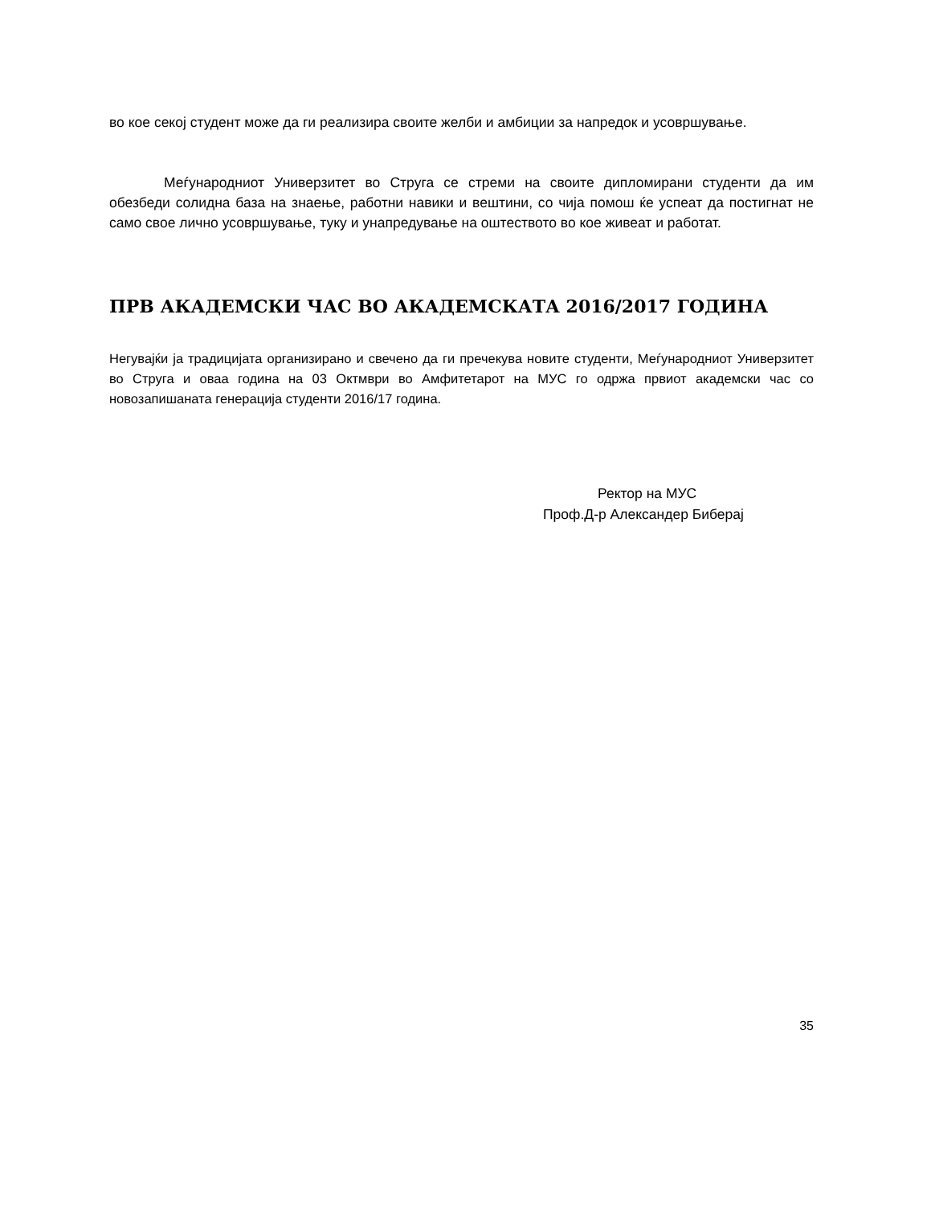во кое секој студент може да ги реализира своите желби и амбиции за напредок и усовршување.
Меѓународниот Универзитет во Струга се стреми на своите дипломирани студенти да им обезбеди солидна база на знаење, работни навики и вештини, со чија помош ќе успеат да постигнат не само свое лично усовршување, туку и унапредување на оштеството во кое живеат и работат.
ПРВ АКАДЕМСКИ ЧАС ВО АКАДЕМСКАТА 2016/2017 ГОДИНА
Негувајќи ја традицијата организирано и свечено да ги пречекува новите студенти, Меѓународниот Универзитет во Струга и оваа година на 03 Октмври во Амфитетарот на МУС го одржа првиот академски час со новозапишаната генерација студенти 2016/17 година.
Ректор на МУС
Проф.Д-р Александер Биберај
35